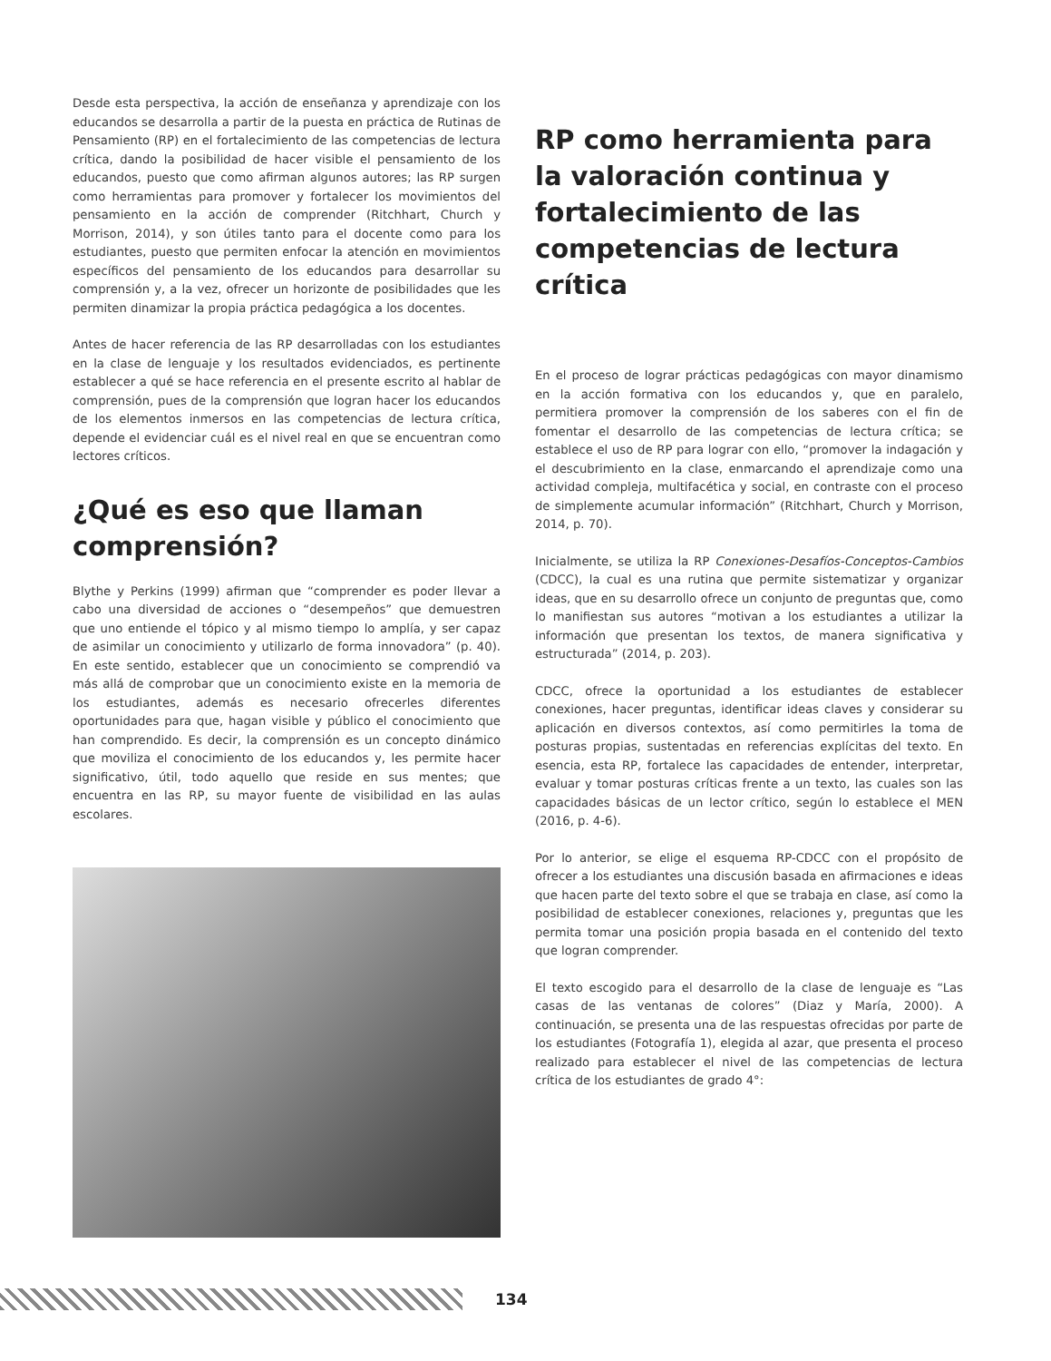Desde esta perspectiva, la acción de enseñanza y aprendizaje con los educandos se desarrolla a partir de la puesta en práctica de Rutinas de Pensamiento (RP) en el fortalecimiento de las competencias de lectura crítica, dando la posibilidad de hacer visible el pensamiento de los educandos, puesto que como afirman algunos autores; las RP surgen como herramientas para promover y fortalecer los movimientos del pensamiento en la acción de comprender (Ritchhart, Church y Morrison, 2014), y son útiles tanto para el docente como para los estudiantes, puesto que permiten enfocar la atención en movimientos específicos del pensamiento de los educandos para desarrollar su comprensión y, a la vez, ofrecer un horizonte de posibilidades que les permiten dinamizar la propia práctica pedagógica a los docentes.
Antes de hacer referencia de las RP desarrolladas con los estudiantes en la clase de lenguaje y los resultados evidenciados, es pertinente establecer a qué se hace referencia en el presente escrito al hablar de comprensión, pues de la comprensión que logran hacer los educandos de los elementos inmersos en las competencias de lectura crítica, depende el evidenciar cuál es el nivel real en que se encuentran como lectores críticos.
¿Qué es eso que llaman comprensión?
Blythe y Perkins (1999) afirman que “comprender es poder llevar a cabo una diversidad de acciones o “desempeños” que demuestren que uno entiende el tópico y al mismo tiempo lo amplía, y ser capaz de asimilar un conocimiento y utilizarlo de forma innovadora” (p. 40). En este sentido, establecer que un conocimiento se comprendió va más allá de comprobar que un conocimiento existe en la memoria de los estudiantes, además es necesario ofrecerles diferentes oportunidades para que, hagan visible y público el conocimiento que han comprendido. Es decir, la comprensión es un concepto dinámico que moviliza el conocimiento de los educandos y, les permite hacer significativo, útil, todo aquello que reside en sus mentes; que encuentra en las RP, su mayor fuente de visibilidad en las aulas escolares.
RP como herramienta para la valoración continua y fortalecimiento de las competencias de lectura crítica
En el proceso de lograr prácticas pedagógicas con mayor dinamismo en la acción formativa con los educandos y, que en paralelo, permitiera promover la comprensión de los saberes con el fin de fomentar el desarrollo de las competencias de lectura crítica; se establece el uso de RP para lograr con ello, “promover la indagación y el descubrimiento en la clase, enmarcando el aprendizaje como una actividad compleja, multifacética y social, en contraste con el proceso de simplemente acumular información” (Ritchhart, Church y Morrison, 2014, p. 70).
Inicialmente, se utiliza la RP Conexiones-Desafíos-Conceptos-Cambios (CDCC), la cual es una rutina que permite sistematizar y organizar ideas, que en su desarrollo ofrece un conjunto de preguntas que, como lo manifiestan sus autores “motivan a los estudiantes a utilizar la información que presentan los textos, de manera significativa y estructurada” (2014, p. 203).
CDCC, ofrece la oportunidad a los estudiantes de establecer conexiones, hacer preguntas, identificar ideas claves y considerar su aplicación en diversos contextos, así como permitirles la toma de posturas propias, sustentadas en referencias explícitas del texto. En esencia, esta RP, fortalece las capacidades de entender, interpretar, evaluar y tomar posturas críticas frente a un texto, las cuales son las capacidades básicas de un lector crítico, según lo establece el MEN (2016, p. 4-6).
Por lo anterior, se elige el esquema RP-CDCC con el propósito de ofrecer a los estudiantes una discusión basada en afirmaciones e ideas que hacen parte del texto sobre el que se trabaja en clase, así como la posibilidad de establecer conexiones, relaciones y, preguntas que les permita tomar una posición propia basada en el contenido del texto que logran comprender.
El texto escogido para el desarrollo de la clase de lenguaje es “Las casas de las ventanas de colores” (Diaz y María, 2000). A continuación, se presenta una de las respuestas ofrecidas por parte de los estudiantes (Fotografía 1), elegida al azar, que presenta el proceso realizado para establecer el nivel de las competencias de lectura crítica de los estudiantes de grado 4°:
134